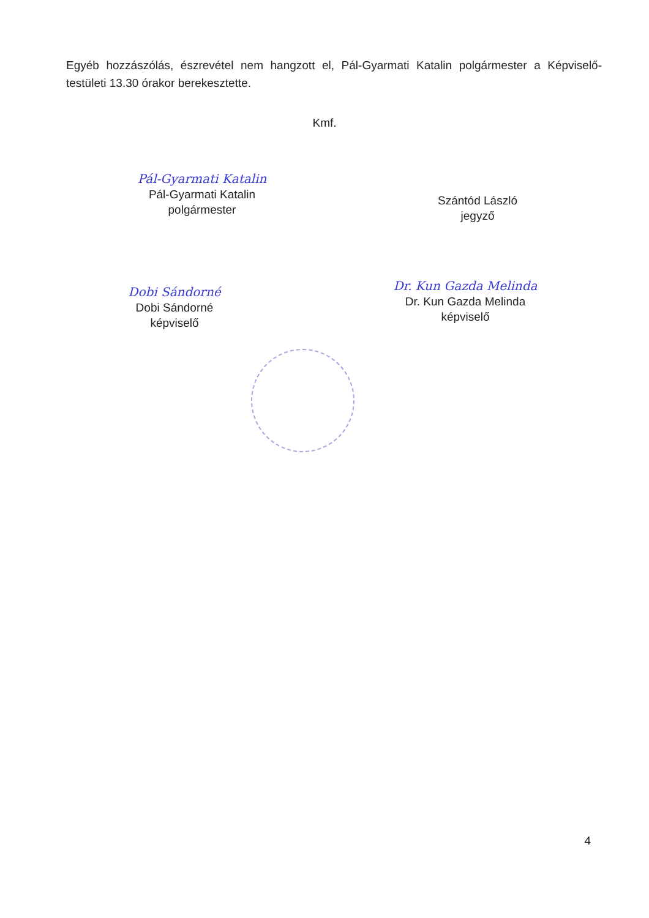Egyéb hozzászólás, észrevétel nem hangzott el, Pál-Gyarmati Katalin polgármester a Képviselő-testületi 13.30 órakor berekesztette.
Kmf.
Pál-Gyarmati Katalin
Pál-Gyarmati Katalin
polgármester
Szántód László
jegyző
Dobi Sándorné
Dobi Sándorné
képviselő
Dr. Kun Gazda Melinda
Dr. Kun Gazda Melinda
képviselő
4